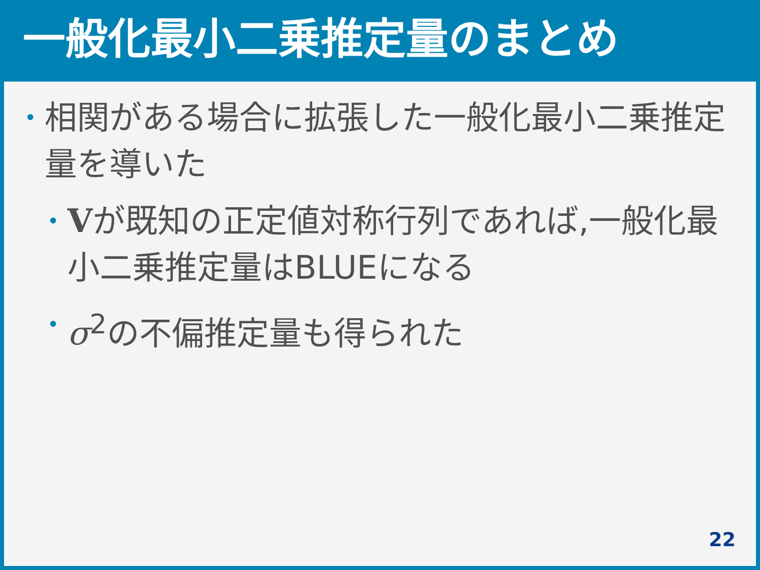一般化最小二乗推定量のまとめ
• 相関がある場合に拡張した一般化最小二乗推定量を導いた
• Vが既知の正定値対称行列であれば,一般化最小二乗推定量はBLUEになる
• σ<sup>2</sup>の不偏推定量も得られた
22